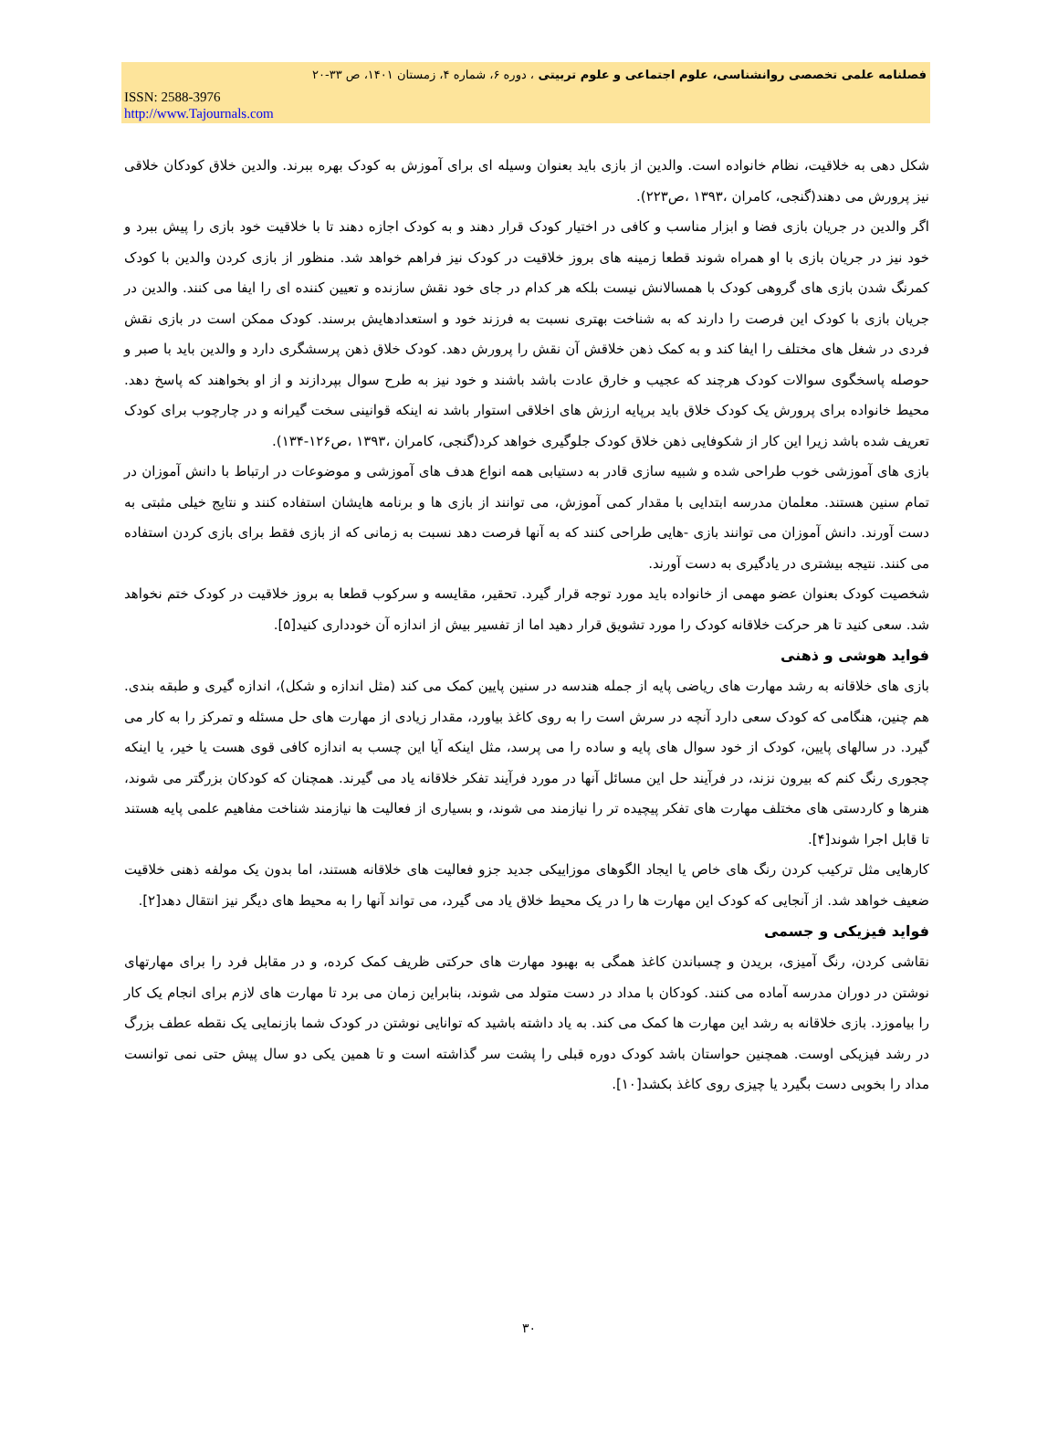فصلنامه علمی تخصصی روانشناسی، علوم اجتماعی و علوم تربیتی ، دوره ۶، شماره ۴، زمستان ۱۴۰۱، ص ۳۳-۲۰
ISSN: 2588-3976
http://www.Tajournals.com
شکل دهی به خلاقیت، نظام خانواده است. والدین از بازی باید بعنوان وسیله ای برای آموزش به کودک بهره ببرند. والدین خلاق کودکان خلاقی نیز پرورش می دهند(گنجی، کامران ،۱۳۹۳ ،ص۲۲۳).
اگر والدین در جریان بازی فضا و ابزار مناسب و کافی در اختیار کودک قرار دهند و به کودک اجازه دهند تا با خلاقیت خود بازی را پیش ببرد و خود نیز در جریان بازی با او همراه شوند قطعا زمینه های بروز خلاقیت در کودک نیز فراهم خواهد شد. منظور از بازی کردن والدین با کودک کمرنگ شدن بازی های گروهی کودک با همسالانش نیست بلکه هر کدام در جای خود نقش سازنده و تعیین کننده ای را ایفا می کنند. والدین در جریان بازی با کودک این فرصت را دارند که به شناخت بهتری نسبت به فرزند خود و استعدادهایش برسند. کودک ممکن است در بازی نقش فردی در شغل های مختلف را ایفا کند و به کمک ذهن خلاقش آن نقش را پرورش دهد. کودک خلاق ذهن پرسشگری دارد و والدین باید با صبر و حوصله پاسخگوی سوالات کودک هرچند که عجیب و خارق عادت باشد باشند و خود نیز به طرح سوال بپردازند و از او بخواهند که پاسخ دهد. محیط خانواده برای پرورش یک کودک خلاق باید برپایه ارزش های اخلاقی استوار باشد نه اینکه قوانینی سخت گیرانه و در چارچوب برای کودک تعریف شده باشد زیرا این کار از شکوفایی ذهن خلاق کودک جلوگیری خواهد کرد(گنجی، کامران ،۱۳۹۳ ،ص۱۲۶-۱۳۴).
بازی های آموزشی خوب طراحی شده و شبیه سازی قادر به دستیابی همه انواع هدف های آموزشی و موضوعات در ارتباط با دانش آموزان در تمام سنین هستند. معلمان مدرسه ابتدایی با مقدار کمی آموزش، می توانند از بازی ها و برنامه هایشان استفاده کنند و نتایج خیلی مثبتی به دست آورند. دانش آموزان می توانند بازی -هایی طراحی کنند که به آنها فرصت دهد نسبت به زمانی که از بازی فقط برای بازی کردن استفاده می کنند. نتیجه بیشتری در یادگیری به دست آورند.
شخصیت کودک بعنوان عضو مهمی از خانواده باید مورد توجه قرار گیرد. تحقیر، مقایسه و سرکوب قطعا به بروز خلاقیت در کودک ختم نخواهد شد. سعی کنید تا هر حرکت خلاقانه کودک را مورد تشویق قرار دهید اما از تفسیر بیش از اندازه آن خودداری کنید[۵].
فواید هوشی و ذهنی
بازی های خلاقانه به رشد مهارت های ریاضی پایه از جمله هندسه در سنین پایین کمک می کند (مثل اندازه و شکل)، اندازه گیری و طبقه بندی. هم چنین، هنگامی که کودک سعی دارد آنچه در سرش است را به روی کاغذ بیاورد، مقدار زیادی از مهارت های حل مسئله و تمرکز را به کار می گیرد. در سالهای پایین، کودک از خود سوال های پایه و ساده را می پرسد، مثل اینکه آیا این چسب به اندازه کافی قوی هست یا خیر، یا اینکه چجوری رنگ کنم که بیرون نزند، در فرآیند حل این مسائل آنها در مورد فرآیند تفکر خلاقانه یاد می گیرند. همچنان که کودکان بزرگتر می شوند، هنرها و کاردستی های مختلف مهارت های تفکر پیچیده تر را نیازمند می شوند، و بسیاری از فعالیت ها نیازمند شناخت مفاهیم علمی پایه هستند تا قابل اجرا شوند[۴].
کارهایی مثل ترکیب کردن رنگ های خاص یا ایجاد الگوهای موزاییکی جدید جزو فعالیت های خلاقانه هستند، اما بدون یک مولفه ذهنی خلاقیت ضعیف خواهد شد. از آنجایی که کودک این مهارت ها را در یک محیط خلاق یاد می گیرد، می تواند آنها را به محیط های دیگر نیز انتقال دهد[۲].
فواید فیزیکی و جسمی
نقاشی کردن، رنگ آمیزی، بریدن و چسباندن کاغذ همگی به بهبود مهارت های حرکتی ظریف کمک کرده، و در مقابل فرد را برای مهارتهای نوشتن در دوران مدرسه آماده می کنند. کودکان با مداد در دست متولد می شوند، بنابراین زمان می برد تا مهارت های لازم برای انجام یک کار را بیاموزد. بازی خلاقانه به رشد این مهارت ها کمک می کند. به یاد داشته باشید که توانایی نوشتن در کودک شما بازنمایی یک نقطه عطف بزرگ در رشد فیزیکی اوست. همچنین حواستان باشد کودک دوره قبلی را پشت سر گذاشته است و تا همین یکی دو سال پیش حتی نمی توانست مداد را بخوبی دست بگیرد یا چیزی روی کاغذ بکشد[۱۰].
۳۰